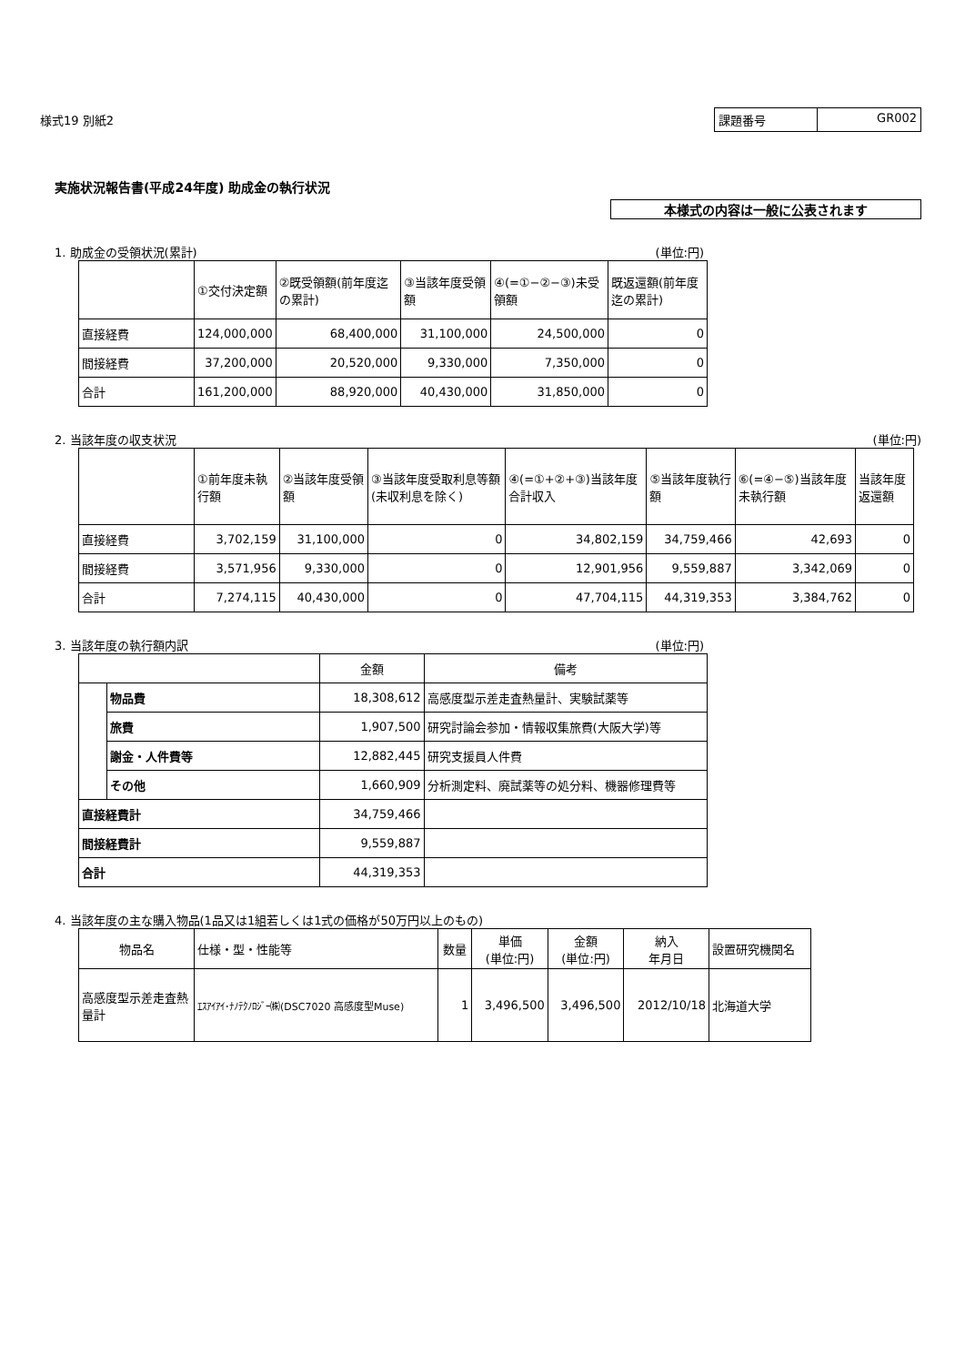様式19 別紙2
課題番号 GR002
実施状況報告書(平成24年度) 助成金の執行状況
本様式の内容は一般に公表されます
1. 助成金の受領状況(累計) (単位:円)
| | ①交付決定額 | ②既受領額(前年度迄の累計) | ③当該年度受領額 | ④(=①−②−③)未受領額 | 既返還額(前年度迄の累計) |
| --- | --- | --- | --- | --- | --- |
| 直接経費 | 124,000,000 | 68,400,000 | 31,100,000 | 24,500,000 | 0 |
| 間接経費 | 37,200,000 | 20,520,000 | 9,330,000 | 7,350,000 | 0 |
| 合計 | 161,200,000 | 88,920,000 | 40,430,000 | 31,850,000 | 0 |
2. 当該年度の収支状況 (単位:円)
| | ①前年度未執行額 | ②当該年度受領額 | ③当該年度受取利息等額(未収利息を除く) | ④(=①+②+③)当該年度合計収入 | ⑤当該年度執行額 | ⑥(=④−⑤)当該年度未執行額 | 当該年度返還額 |
| --- | --- | --- | --- | --- | --- | --- | --- |
| 直接経費 | 3,702,159 | 31,100,000 | 0 | 34,802,159 | 34,759,466 | 42,693 | 0 |
| 間接経費 | 3,571,956 | 9,330,000 | 0 | 12,901,956 | 9,559,887 | 3,342,069 | 0 |
| 合計 | 7,274,115 | 40,430,000 | 0 | 47,704,115 | 44,319,353 | 3,384,762 | 0 |
3. 当該年度の執行額内訳 (単位:円)
| | | 金額 | 備考 |
| --- | --- | --- | --- |
| | 物品費 | 18,308,612 | 高感度型示差走査熱量計、実験試薬等 |
| | 旅費 | 1,907,500 | 研究討論会参加・情報収集旅費(大阪大学)等 |
| | 謝金・人件費等 | 12,882,445 | 研究支援員人件費 |
| | その他 | 1,660,909 | 分析測定料、廃試薬等の処分料、機器修理費等 |
| 直接経費計 | | 34,759,466 | |
| 間接経費計 | | 9,559,887 | |
| 合計 | | 44,319,353 | |
4. 当該年度の主な購入物品(1品又は1組若しくは1式の価格が50万円以上のもの)
| 物品名 | 仕様・型・性能等 | 数量 | 単価 (単位:円) | 金額 (単位:円) | 納入 年月日 | 設置研究機関名 |
| --- | --- | --- | --- | --- | --- | --- |
| 高感度型示差走査熱量計 | ｴｽｱｲｱｲ･ﾅﾉﾃｸﾉﾛｼﾞｰ㈱(DSC7020 高感度型Muse) | 1 | 3,496,500 | 3,496,500 | 2012/10/18 | 北海道大学 |